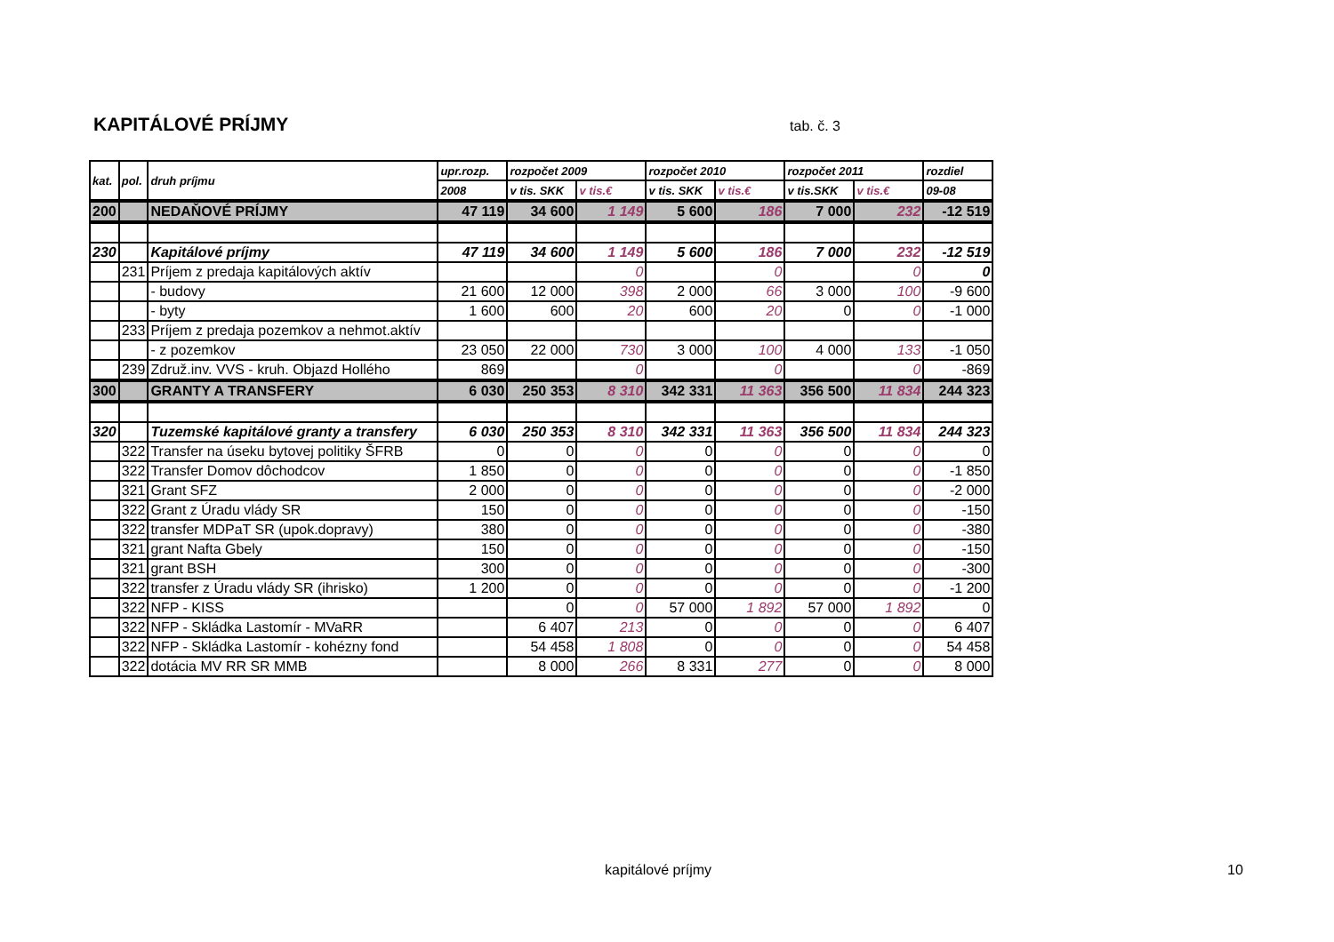KAPITÁLOVÉ PRÍJMY
tab. č. 3
| kat. | pol. | druh príjmu | upr.rozp. | rozpočet 2009 | | rozpočet 2010 | | rozpočet 2011 | | rozdiel |
| --- | --- | --- | --- | --- | --- | --- | --- | --- | --- | --- |
| | | | 2008 | v tis. SKK | v tis.€ | v tis. SKK | v tis.€ | v tis.SKK | v tis.€ | 09-08 |
| 200 | | NEDAŇOVÉ PRÍJMY | 47 119 | 34 600 | 1 149 | 5 600 | 186 | 7 000 | 232 | -12 519 |
| 230 | | Kapitálové príjmy | 47 119 | 34 600 | 1 149 | 5 600 | 186 | 7 000 | 232 | -12 519 |
| | 231 | Príjem z predaja kapitálových aktív | | | 0 | | 0 | | 0 | 0 |
| | | - budovy | 21 600 | 12 000 | 398 | 2 000 | 66 | 3 000 | 100 | -9 600 |
| | | - byty | 1 600 | 600 | 20 | 600 | 20 | 0 | 0 | -1 000 |
| | 233 | Príjem z predaja pozemkov a nehmot.aktív | | | | | | | | |
| | | - z pozemkov | 23 050 | 22 000 | 730 | 3 000 | 100 | 4 000 | 133 | -1 050 |
| | 239 | Združ.inv. VVS - kruh. Objazd Hollého | 869 | | 0 | | 0 | | 0 | -869 |
| 300 | | GRANTY A TRANSFERY | 6 030 | 250 353 | 8 310 | 342 331 | 11 363 | 356 500 | 11 834 | 244 323 |
| 320 | | Tuzemské kapitálové granty a transfery | 6 030 | 250 353 | 8 310 | 342 331 | 11 363 | 356 500 | 11 834 | 244 323 |
| | 322 | Transfer na úseku bytovej politiky ŠFRB | 0 | 0 | 0 | 0 | 0 | 0 | 0 | 0 |
| | 322 | Transfer Domov dôchodcov | 1 850 | 0 | 0 | 0 | 0 | 0 | 0 | -1 850 |
| | 321 | Grant SFZ | 2 000 | 0 | 0 | 0 | 0 | 0 | 0 | -2 000 |
| | 322 | Grant z Úradu vlády SR | 150 | 0 | 0 | 0 | 0 | 0 | 0 | -150 |
| | 322 | transfer MDPaT SR (upok.dopravy) | 380 | 0 | 0 | 0 | 0 | 0 | 0 | -380 |
| | 321 | grant Nafta Gbely | 150 | 0 | 0 | 0 | 0 | 0 | 0 | -150 |
| | 321 | grant BSH | 300 | 0 | 0 | 0 | 0 | 0 | 0 | -300 |
| | 322 | transfer z Úradu vlády SR (ihrisko) | 1 200 | 0 | 0 | 0 | 0 | 0 | 0 | -1 200 |
| | 322 | NFP - KISS | | 0 | 0 | 57 000 | 1 892 | 57 000 | 1 892 | 0 |
| | 322 | NFP - Skládka Lastomír - MVaRR | | 6 407 | 213 | 0 | 0 | 0 | 0 | 6 407 |
| | 322 | NFP - Skládka Lastomír - kohézny fond | | 54 458 | 1 808 | 0 | 0 | 0 | 0 | 54 458 |
| | 322 | dotácia MV RR SR MMB | | 8 000 | 266 | 8 331 | 277 | 0 | 0 | 8 000 |
kapitálové príjmy 10